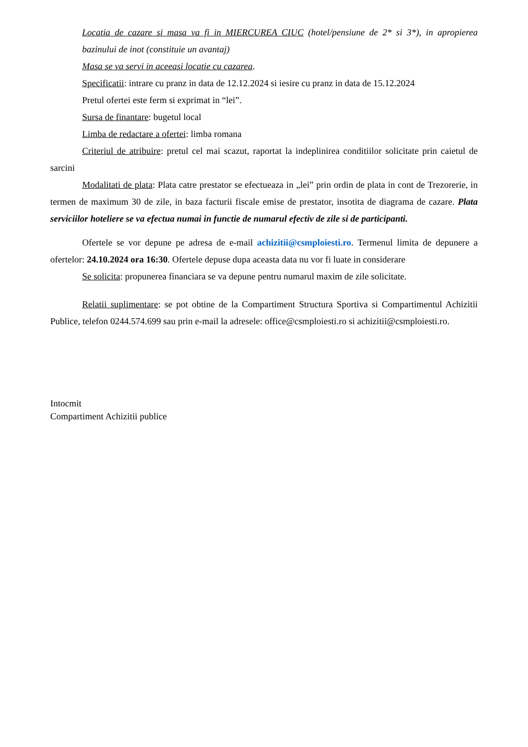Locatia de cazare si masa va fi in MIERCUREA CIUC (hotel/pensiune de 2* si 3*), in apropierea bazinului de inot (constituie un avantaj)
Masa se va servi in aceeasi locatie cu cazarea.
Specificatii: intrare cu pranz in data de 12.12.2024 si iesire cu pranz in data de 15.12.2024
Pretul ofertei este ferm si exprimat in “lei”.
Sursa de finantare: bugetul local
Limba de redactare a ofertei: limba romana
Criteriul de atribuire: pretul cel mai scazut, raportat la indeplinirea conditiilor solicitate prin caietul de sarcini
Modalitati de plata: Plata catre prestator se efectueaza in „lei” prin ordin de plata in cont de Trezorerie, in termen de maximum 30 de zile, in baza facturii fiscale emise de prestator, insotita de diagrama de cazare. Plata serviciilor hoteliere se va efectua numai in functie de numarul efectiv de zile si de participanti.
Ofertele se vor depune pe adresa de e-mail achizitii@csmploiesti.ro. Termenul limita de depunere a ofertelor: 24.10.2024 ora 16:30. Ofertele depuse dupa aceasta data nu vor fi luate in considerare
Se solicita: propunerea financiara se va depune pentru numarul maxim de zile solicitate.
Relatii suplimentare: se pot obtine de la Compartiment Structura Sportiva si Compartimentul Achizitii Publice, telefon 0244.574.699 sau prin e-mail la adresele: office@csmploiesti.ro si achizitii@csmploiesti.ro.
Intocmit
Compartiment Achizitii publice